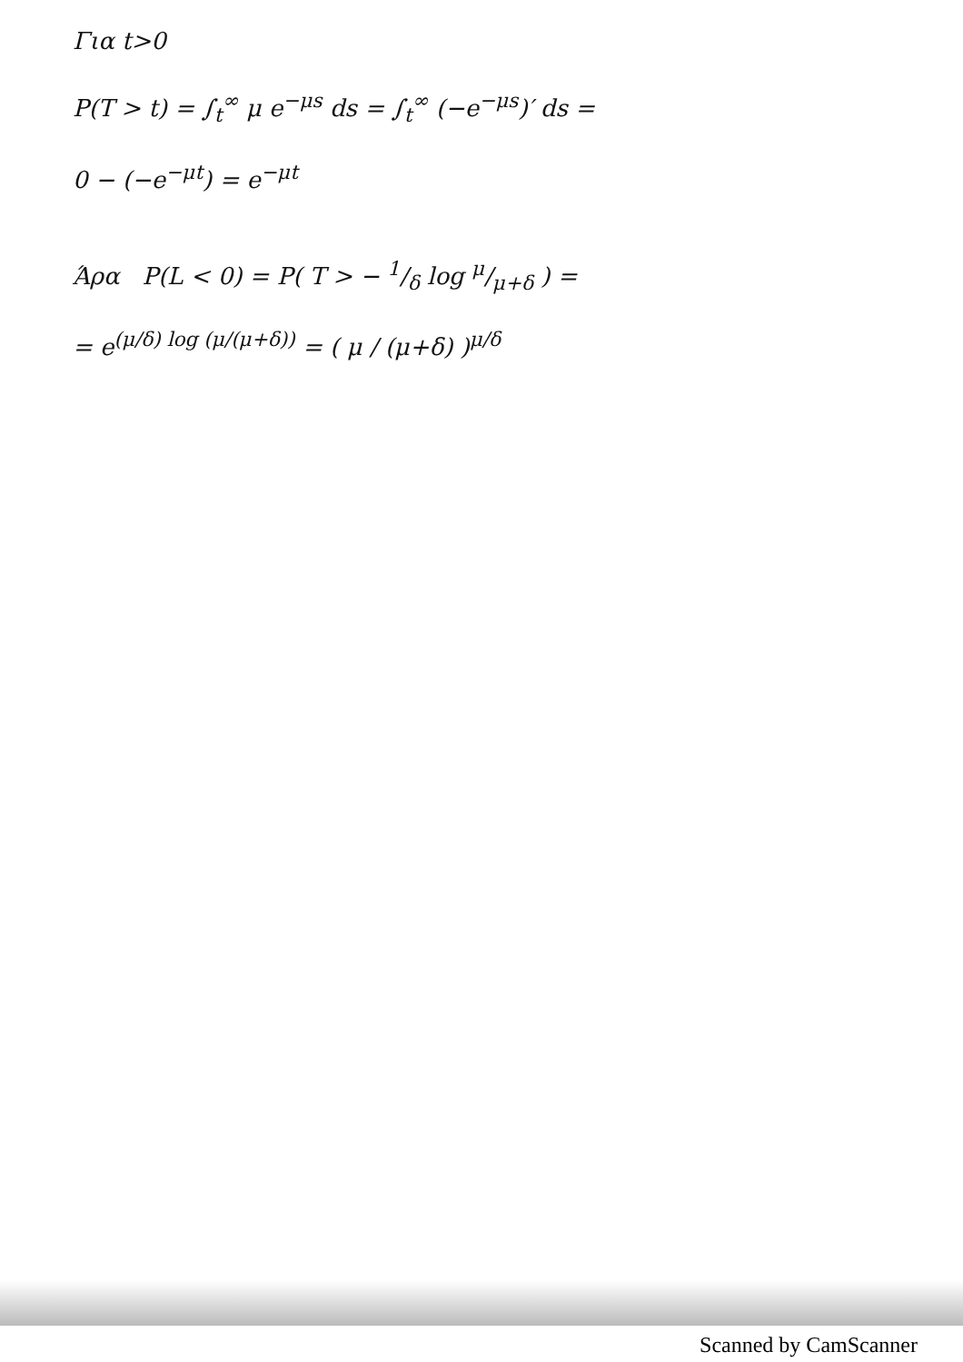Για t>0
P(T > t) = ∫<sub>t</sub><sup>∞</sup> μ e<sup>−μs</sup> ds = ∫<sub>t</sub><sup>∞</sup> (−e<sup>−μs</sup>)′ ds =
0 − (−e<sup>−μt</sup>) = e<sup>−μt</sup>
Άρα P(L < 0) = P( T > − 1/δ log μ/μ+δ ) =
= e<sup>(μ/δ) log (μ/(μ+δ))</sup> = ( μ / (μ+δ) )<sup>μ/δ</sup>
Scanned by CamScanner